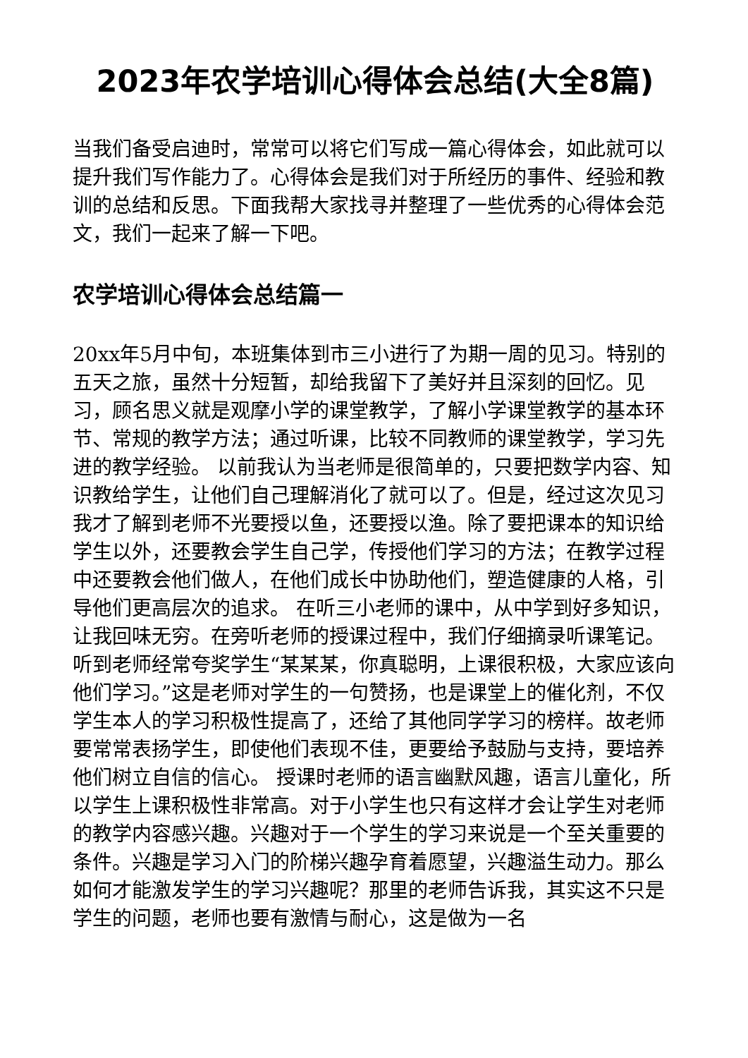2023年农学培训心得体会总结(大全8篇)
当我们备受启迪时，常常可以将它们写成一篇心得体会，如此就可以提升我们写作能力了。心得体会是我们对于所经历的事件、经验和教训的总结和反思。下面我帮大家找寻并整理了一些优秀的心得体会范文，我们一起来了解一下吧。
农学培训心得体会总结篇一
20xx年5月中旬，本班集体到市三小进行了为期一周的见习。特别的五天之旅，虽然十分短暂，却给我留下了美好并且深刻的回忆。见习，顾名思义就是观摩小学的课堂教学，了解小学课堂教学的基本环节、常规的教学方法；通过听课，比较不同教师的课堂教学，学习先进的教学经验。 以前我认为当老师是很简单的，只要把数学内容、知识教给学生，让他们自己理解消化了就可以了。但是，经过这次见习我才了解到老师不光要授以鱼，还要授以渔。除了要把课本的知识给学生以外，还要教会学生自己学，传授他们学习的方法；在教学过程中还要教会他们做人，在他们成长中协助他们，塑造健康的人格，引导他们更高层次的追求。 在听三小老师的课中，从中学到好多知识，让我回味无穷。在旁听老师的授课过程中，我们仔细摘录听课笔记。听到老师经常夸奖学生“某某某，你真聪明，上课很积极，大家应该向他们学习。”这是老师对学生的一句赞扬，也是课堂上的催化剂，不仅学生本人的学习积极性提高了，还给了其他同学学习的榜样。故老师要常常表扬学生，即使他们表现不佳，更要给予鼓励与支持，要培养他们树立自信的信心。 授课时老师的语言幽默风趣，语言儿童化，所以学生上课积极性非常高。对于小学生也只有这样才会让学生对老师的教学内容感兴趣。兴趣对于一个学生的学习来说是一个至关重要的条件。兴趣是学习入门的阶梯兴趣孕育着愿望，兴趣溢生动力。那么如何才能激发学生的学习兴趣呢？那里的老师告诉我，其实这不只是学生的问题，老师也要有激情与耐心，这是做为一名